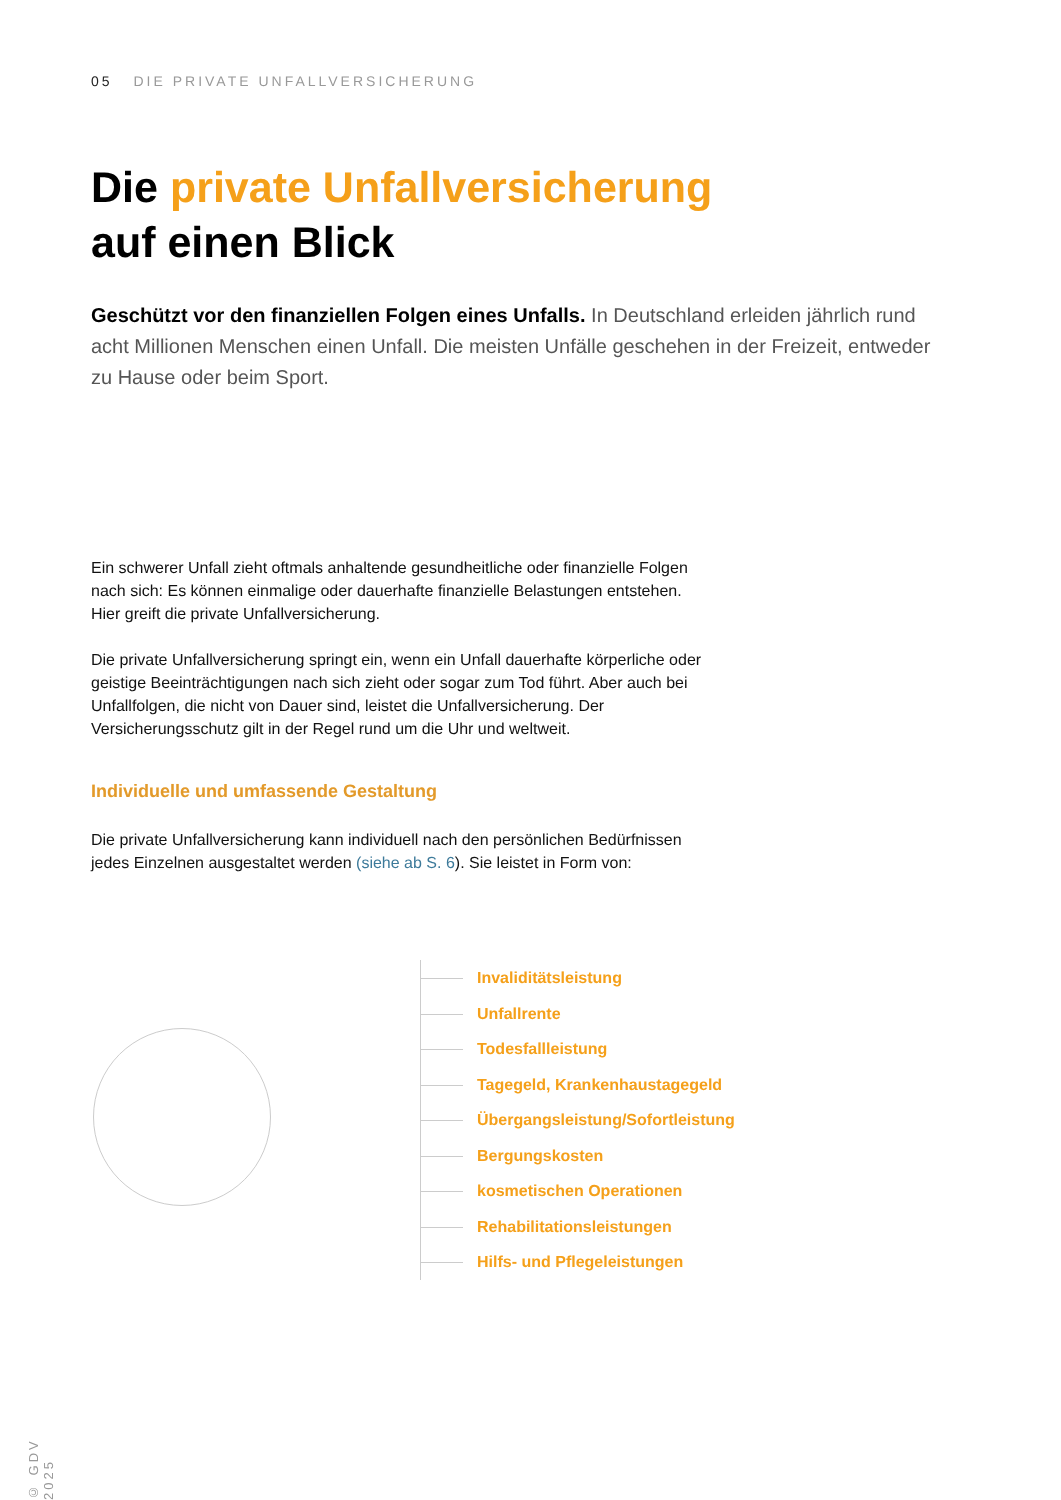05 DIE PRIVATE UNFALLVERSICHERUNG
Die private Unfallversicherung
auf einen Blick
Geschützt vor den finanziellen Folgen eines Unfalls. In Deutschland erleiden jährlich rund acht Millionen Menschen einen Unfall. Die meisten Unfälle geschehen in der Freizeit, entweder zu Hause oder beim Sport.
Ein schwerer Unfall zieht oftmals anhaltende gesundheitliche oder finanzielle Folgen nach sich: Es können einmalige oder dauerhafte finanzielle Belastungen entstehen. Hier greift die private Unfallversicherung.
Die private Unfallversicherung springt ein, wenn ein Unfall dauerhafte körperliche oder geistige Beeinträchtigungen nach sich zieht oder sogar zum Tod führt. Aber auch bei Unfallfolgen, die nicht von Dauer sind, leistet die Unfallversicherung. Der Versicherungsschutz gilt in der Regel rund um die Uhr und weltweit.
Individuelle und umfassende Gestaltung
Die private Unfallversicherung kann individuell nach den persönlichen Bedürfnissen jedes Einzelnen ausgestaltet werden (siehe ab S. 6). Sie leistet in Form von:
Invaliditätsleistung
Unfallrente
Todesfallleistung
Tagegeld, Krankenhaustagegeld
Übergangsleistung/Sofortleistung
Bergungskosten
kosmetischen Operationen
Rehabilitationsleistungen
Hilfs- und Pflegeleistungen
© GDV 2025